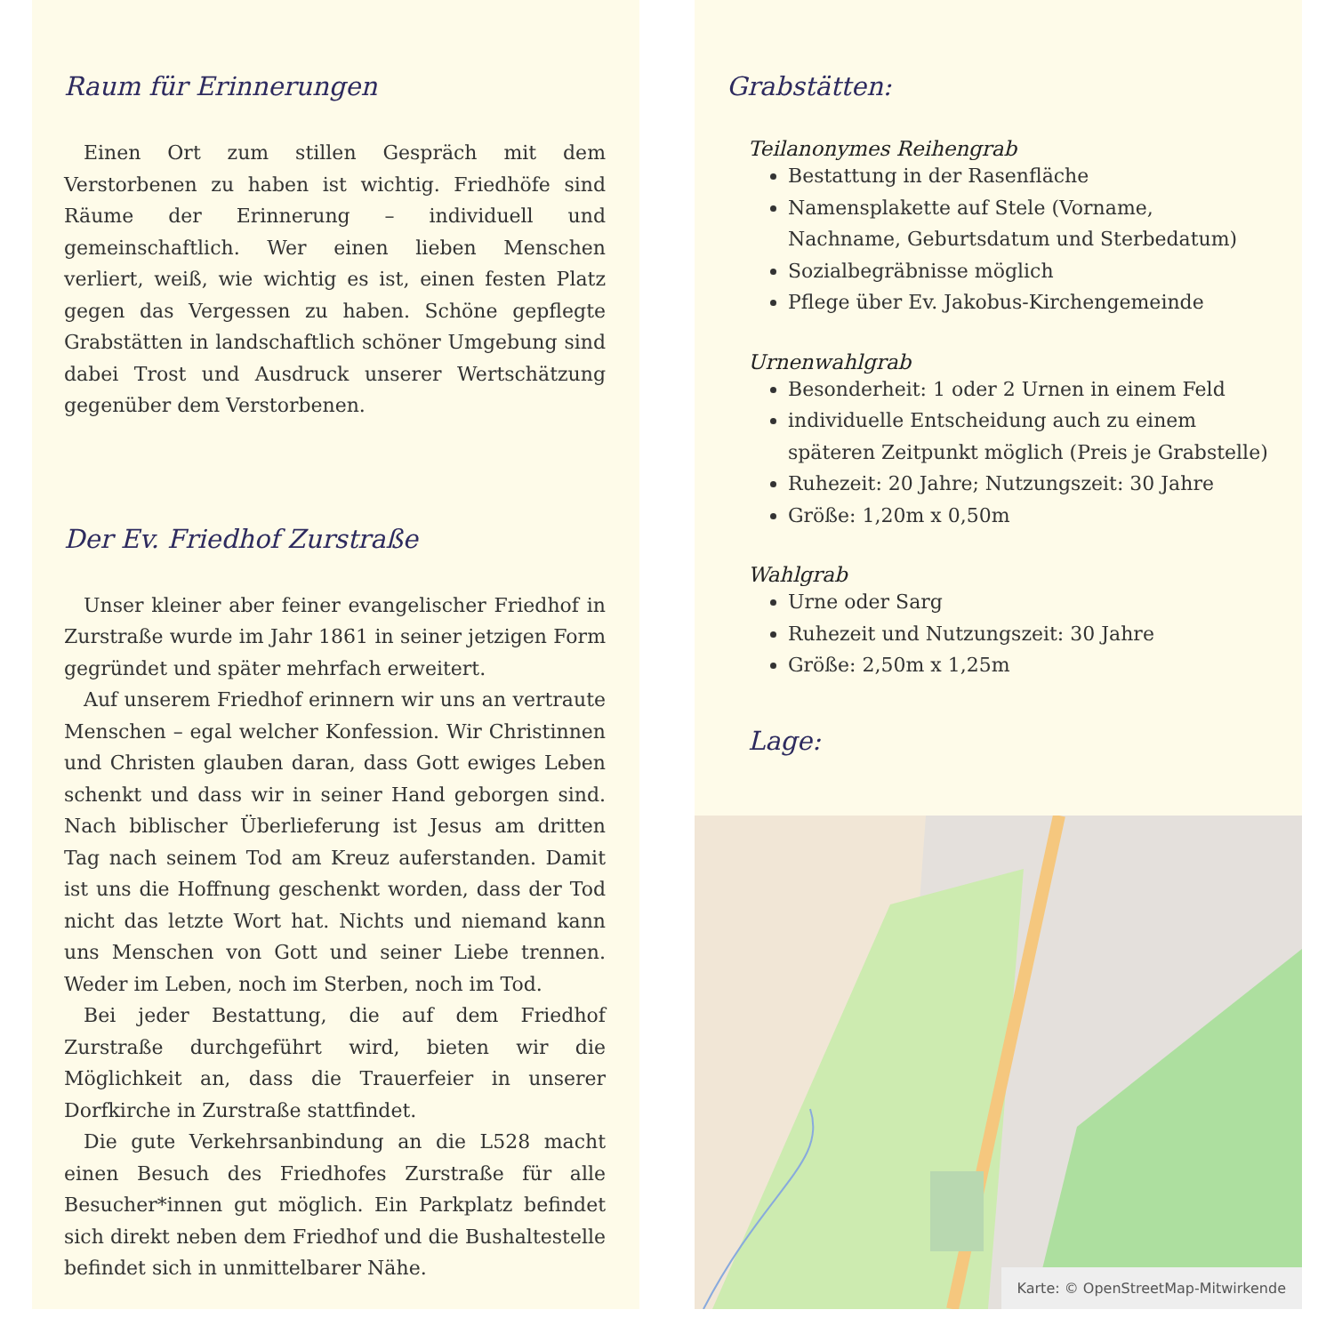Raum für Erinnerungen
Einen Ort zum stillen Gespräch mit dem Verstorbenen zu haben ist wichtig. Friedhöfe sind Räume der Erinnerung – individuell und gemeinschaftlich. Wer einen lieben Menschen verliert, weiß, wie wichtig es ist, einen festen Platz gegen das Vergessen zu haben. Schöne gepflegte Grabstätten in landschaftlich schöner Umgebung sind dabei Trost und Ausdruck unserer Wertschätzung gegenüber dem Verstorbenen.
Der Ev. Friedhof Zurstraße
Unser kleiner aber feiner evangelischer Friedhof in Zurstraße wurde im Jahr 1861 in seiner jetzigen Form gegründet und später mehrfach erweitert.
Auf unserem Friedhof erinnern wir uns an vertraute Menschen – egal welcher Konfession. Wir Christinnen und Christen glauben daran, dass Gott ewiges Leben schenkt und dass wir in seiner Hand geborgen sind. Nach biblischer Überlieferung ist Jesus am dritten Tag nach seinem Tod am Kreuz auferstanden. Damit ist uns die Hoffnung geschenkt worden, dass der Tod nicht das letzte Wort hat. Nichts und niemand kann uns Menschen von Gott und seiner Liebe trennen. Weder im Leben, noch im Sterben, noch im Tod.
Bei jeder Bestattung, die auf dem Friedhof Zurstraße durchgeführt wird, bieten wir die Möglichkeit an, dass die Trauerfeier in unserer Dorfkirche in Zurstraße stattfindet.
Die gute Verkehrsanbindung an die L528 macht einen Besuch des Friedhofes Zurstraße für alle Besucher*innen gut möglich. Ein Parkplatz befindet sich direkt neben dem Friedhof und die Bushaltestelle befindet sich in unmittelbarer Nähe.
Grabstätten:
Teilanonymes Reihengrab
Bestattung in der Rasenfläche
Namensplakette auf Stele (Vorname, Nachname, Geburtsdatum und Sterbedatum)
Sozialbegräbnisse möglich
Pflege über Ev. Jakobus-Kirchengemeinde
Urnenwahlgrab
Besonderheit: 1 oder 2 Urnen in einem Feld
individuelle Entscheidung auch zu einem späteren Zeitpunkt möglich (Preis je Grabstelle)
Ruhezeit: 20 Jahre; Nutzungszeit: 30 Jahre
Größe: 1,20m x 0,50m
Wahlgrab
Urne oder Sarg
Ruhezeit und Nutzungszeit: 30 Jahre
Größe: 2,50m x 1,25m
Lage:
Karte: © OpenStreetMap-Mitwirkende